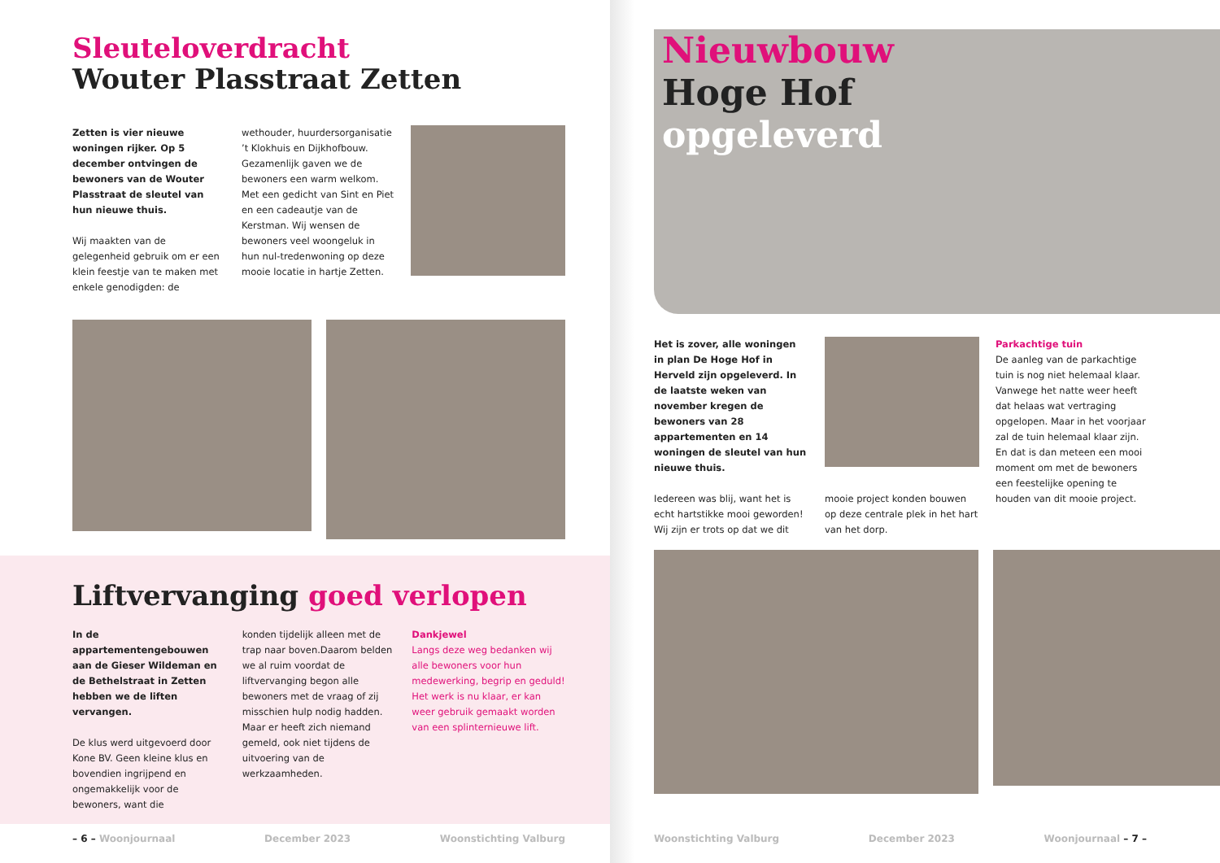Sleuteloverdracht
Wouter Plasstraat Zetten
Zetten is vier nieuwe woningen rijker. Op 5 december ontvingen de bewoners van de Wouter Plasstraat de sleutel van hun nieuwe thuis.
Wij maakten van de gelegenheid gebruik om er een klein feestje van te maken met enkele genodigden: de
wethouder, huurdersorganisatie ’t Klokhuis en Dijkhofbouw. Gezamenlijk gaven we de bewoners een warm welkom. Met een gedicht van Sint en Piet en een cadeautje van de Kerstman. Wij wensen de bewoners veel woongeluk in hun nul-tredenwoning op deze mooie locatie in hartje Zetten.
Liftvervanging goed verlopen
In de appartementengebouwen aan de Gieser Wildeman en de Bethelstraat in Zetten hebben we de liften vervangen.
De klus werd uitgevoerd door Kone BV. Geen kleine klus en bovendien ingrijpend en ongemakkelijk voor de bewoners, want die
konden tijdelijk alleen met de trap naar boven.Daarom belden we al ruim voordat de liftvervanging begon alle bewoners met de vraag of zij misschien hulp nodig hadden. Maar er heeft zich niemand gemeld, ook niet tijdens de uitvoering van de werkzaamheden.
Dankjewel
Langs deze weg bedanken wij alle bewoners voor hun medewerking, begrip en geduld! Het werk is nu klaar, er kan weer gebruik gemaakt worden van een splinternieuwe lift.
– 6 – Woonjournaal December 2023 Woonstichting Valburg
Nieuwbouw
Hoge Hof
opgeleverd
Het is zover, alle woningen in plan De Hoge Hof in Herveld zijn opgeleverd. In de laatste weken van november kregen de bewoners van 28 appartementen en 14 woningen de sleutel van hun nieuwe thuis.
Iedereen was blij, want het is echt hartstikke mooi geworden! Wij zijn er trots op dat we dit
mooie project konden bouwen op deze centrale plek in het hart van het dorp.
Parkachtige tuin
De aanleg van de parkachtige tuin is nog niet helemaal klaar. Vanwege het natte weer heeft dat helaas wat vertraging opgelopen. Maar in het voorjaar zal de tuin helemaal klaar zijn. En dat is dan meteen een mooi moment om met de bewoners een feestelijke opening te houden van dit mooie project.
Woonstichting Valburg December 2023 Woonjournaal – 7 –